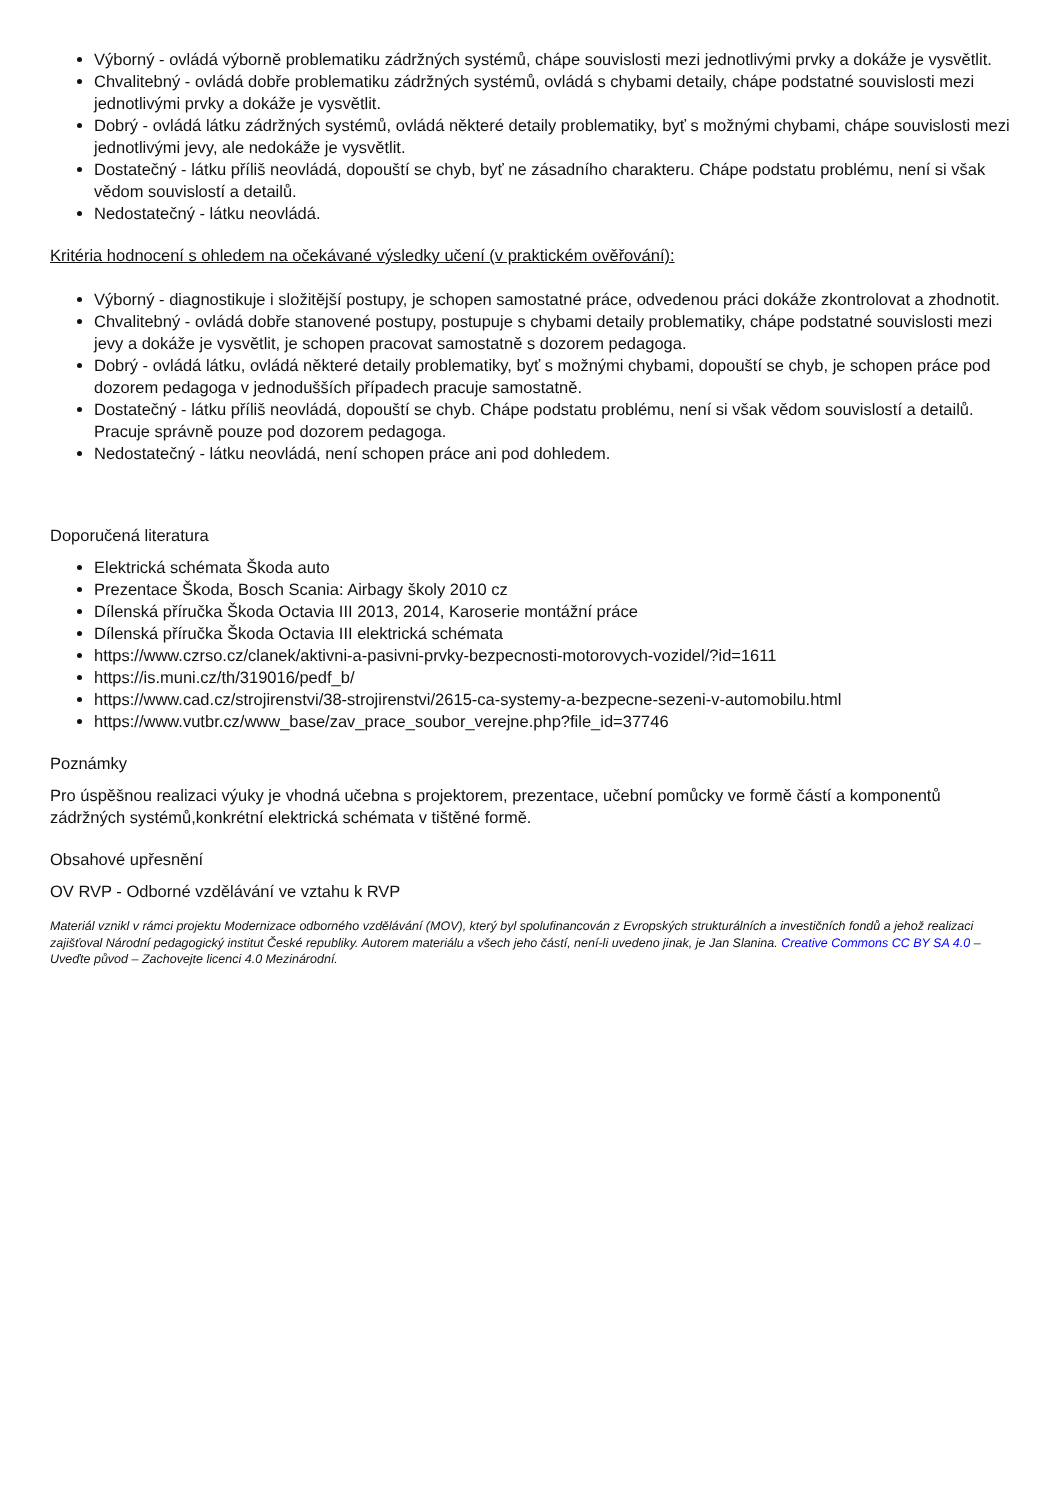Výborný - ovládá výborně problematiku zádržných systémů, chápe souvislosti mezi jednotlivými prvky a dokáže je vysvětlit.
Chvalitebný - ovládá dobře problematiku zádržných systémů, ovládá s chybami detaily, chápe podstatné souvislosti mezi jednotlivými prvky a dokáže je vysvětlit.
Dobrý - ovládá látku zádržných systémů, ovládá některé detaily problematiky, byť s možnými chybami, chápe souvislosti mezi jednotlivými jevy, ale nedokáže je vysvětlit.
Dostatečný - látku příliš neovládá, dopouští se chyb, byť ne zásadního charakteru. Chápe podstatu problému, není si však vědom souvislostí a detailů.
Nedostatečný - látku neovládá.
Kritéria hodnocení s ohledem na očekávané výsledky učení (v praktickém ověřování):
Výborný - diagnostikuje i složitější postupy, je schopen samostatné práce, odvedenou práci dokáže zkontrolovat a zhodnotit.
Chvalitebný - ovládá dobře stanovené postupy, postupuje s chybami detaily problematiky, chápe podstatné souvislosti mezi jevy a dokáže je vysvětlit, je schopen pracovat samostatně s dozorem pedagoga.
Dobrý - ovládá látku, ovládá některé detaily problematiky, byť s možnými chybami, dopouští se chyb, je schopen práce pod dozorem pedagoga v jednodušších případech pracuje samostatně.
Dostatečný - látku příliš neovládá, dopouští se chyb. Chápe podstatu problému, není si však vědom souvislostí a detailů. Pracuje správně pouze pod dozorem pedagoga.
Nedostatečný - látku neovládá, není schopen práce ani pod dohledem.
Doporučená literatura
Elektrická schémata Škoda auto
Prezentace Škoda, Bosch Scania: Airbagy školy 2010 cz
Dílenská příručka Škoda Octavia III 2013, 2014, Karoserie montážní práce
Dílenská příručka Škoda Octavia III elektrická schémata
https://www.czrso.cz/clanek/aktivni-a-pasivni-prvky-bezpecnosti-motorovych-vozidel/?id=1611
https://is.muni.cz/th/319016/pedf_b/
https://www.cad.cz/strojirenstvi/38-strojirenstvi/2615-ca-systemy-a-bezpecne-sezeni-v-automobilu.html
https://www.vutbr.cz/www_base/zav_prace_soubor_verejne.php?file_id=37746
Poznámky
Pro úspěšnou realizaci výuky je vhodná učebna s projektorem, prezentace, učební pomůcky ve formě částí a komponentů zádržných systémů,konkrétní elektrická schémata v tištěné formě.
Obsahové upřesnění
OV RVP - Odborné vzdělávání ve vztahu k RVP
Materiál vznikl v rámci projektu Modernizace odborného vzdělávání (MOV), který byl spolufinancován z Evropských strukturálních a investičních fondů a jehož realizaci zajišťoval Národní pedagogický institut České republiky. Autorem materiálu a všech jeho částí, není-li uvedeno jinak, je Jan Slanina. Creative Commons CC BY SA 4.0 – Uveďte původ – Zachovejte licenci 4.0 Mezinárodní.